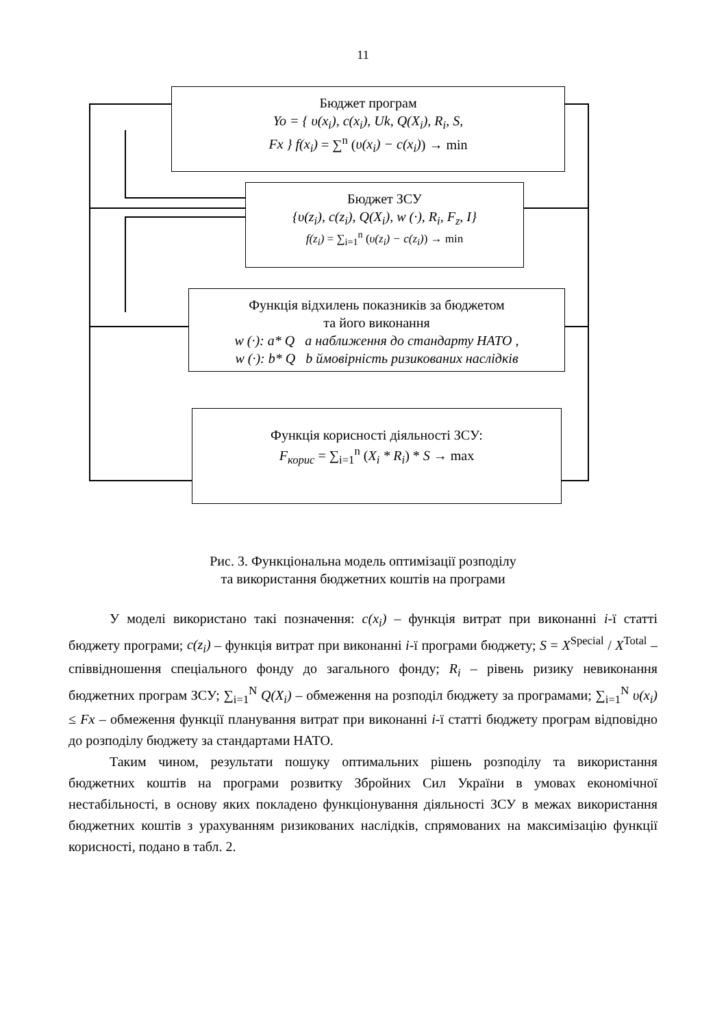11
Бюджет програм
Yo = { υ(x<sub>i</sub>), c(x<sub>i</sub>), Uk, Q(X<sub>i</sub>), R<sub>i</sub>, S,
Fx } f(x<sub>i</sub>) = ∑<sup>n</sup> (υ(x<sub>i</sub>) − c(x<sub>i</sub>)) → min
Бюджет ЗСУ
{υ(z<sub>i</sub>), c(z<sub>i</sub>), Q(X<sub>i</sub>), w (·), R<sub>i</sub>, F<sub>z</sub>, I}
f(z<sub>i</sub>) = ∑<sub>i=1</sub><sup>n</sup> (υ(z<sub>i</sub>) − c(z<sub>i</sub>)) → min
Функція відхилень показників за бюджетом
та його виконання
w (·): a* Q a наближення до стандарту НАТО ,
w (·): b* Q b ймовірність ризикованих наслідків
Функція корисності діяльності ЗСУ:
F<sub>корис</sub> = ∑<sub>i=1</sub><sup>n</sup> (X<sub>i</sub> * R<sub>i</sub>) * S → max
Рис. 3. Функціональна модель оптимізації розподілу
та використання бюджетних коштів на програми
У моделі використано такі позначення: c(x<sub>i</sub>) – функція витрат при виконанні i-ї статті бюджету програми; c(z<sub>i</sub>) – функція витрат при виконанні i-ї програми бюджету; S = X<sup>Special</sup> / X<sup>Total</sup> – співвідношення спеціального фонду до загального фонду; R<sub>i</sub> – рівень ризику невиконання бюджетних програм ЗСУ; ∑<sub>i=1</sub><sup>N</sup> Q(X<sub>i</sub>) – обмеження на розподіл бюджету за програмами; ∑<sub>i=1</sub><sup>N</sup> υ(x<sub>i</sub>) ≤ Fx – обмеження функції планування витрат при виконанні i-ї статті бюджету програм відповідно до розподілу бюджету за стандартами НАТО.
Таким чином, результати пошуку оптимальних рішень розподілу та використання бюджетних коштів на програми розвитку Збройних Сил України в умовах економічної нестабільності, в основу яких покладено функціонування діяльності ЗСУ в межах використання бюджетних коштів з урахуванням ризикованих наслідків, спрямованих на максимізацію функції корисності, подано в табл. 2.